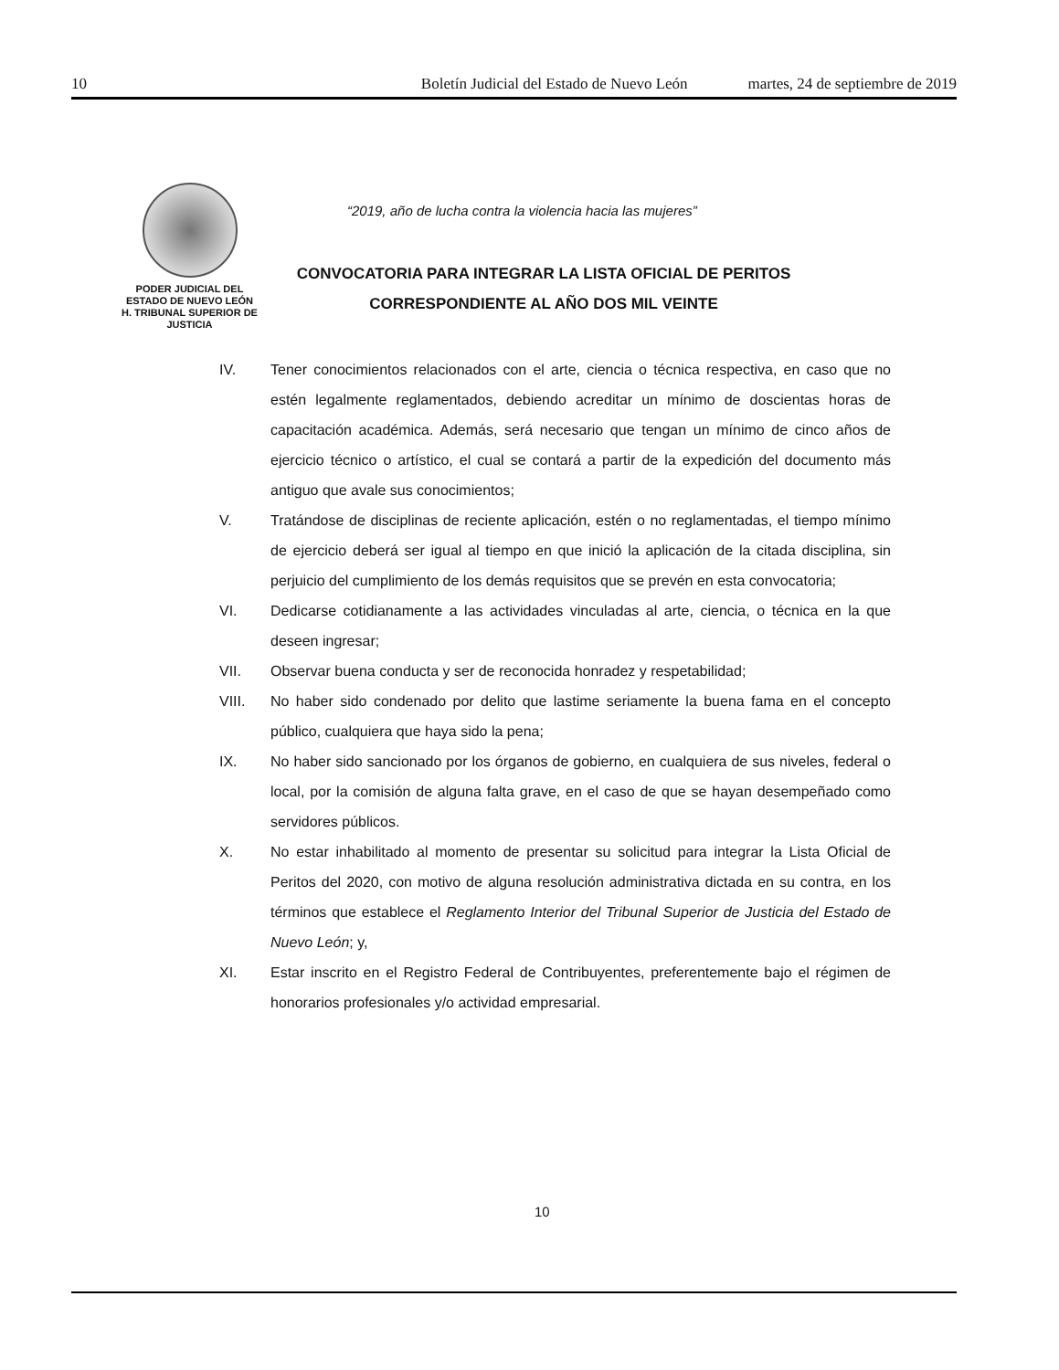10 Boletín Judicial del Estado de Nuevo León martes, 24 de septiembre de 2019
PODER JUDICIAL DEL
ESTADO DE NUEVO LEÓN
H. TRIBUNAL SUPERIOR DE
JUSTICIA
“2019, año de lucha contra la violencia hacia las mujeres”
CONVOCATORIA PARA INTEGRAR LA LISTA OFICIAL DE PERITOS
CORRESPONDIENTE AL AÑO DOS MIL VEINTE
IV. Tener conocimientos relacionados con el arte, ciencia o técnica respectiva, en caso que no estén legalmente reglamentados, debiendo acreditar un mínimo de doscientas horas de capacitación académica. Además, será necesario que tengan un mínimo de cinco años de ejercicio técnico o artístico, el cual se contará a partir de la expedición del documento más antiguo que avale sus conocimientos;
V. Tratándose de disciplinas de reciente aplicación, estén o no reglamentadas, el tiempo mínimo de ejercicio deberá ser igual al tiempo en que inició la aplicación de la citada disciplina, sin perjuicio del cumplimiento de los demás requisitos que se prevén en esta convocatoria;
VI. Dedicarse cotidianamente a las actividades vinculadas al arte, ciencia, o técnica en la que deseen ingresar;
VII. Observar buena conducta y ser de reconocida honradez y respetabilidad;
VIII. No haber sido condenado por delito que lastime seriamente la buena fama en el concepto público, cualquiera que haya sido la pena;
IX. No haber sido sancionado por los órganos de gobierno, en cualquiera de sus niveles, federal o local, por la comisión de alguna falta grave, en el caso de que se hayan desempeñado como servidores públicos.
X. No estar inhabilitado al momento de presentar su solicitud para integrar la Lista Oficial de Peritos del 2020, con motivo de alguna resolución administrativa dictada en su contra, en los términos que establece el Reglamento Interior del Tribunal Superior de Justicia del Estado de Nuevo León; y,
XI. Estar inscrito en el Registro Federal de Contribuyentes, preferentemente bajo el régimen de honorarios profesionales y/o actividad empresarial.
10